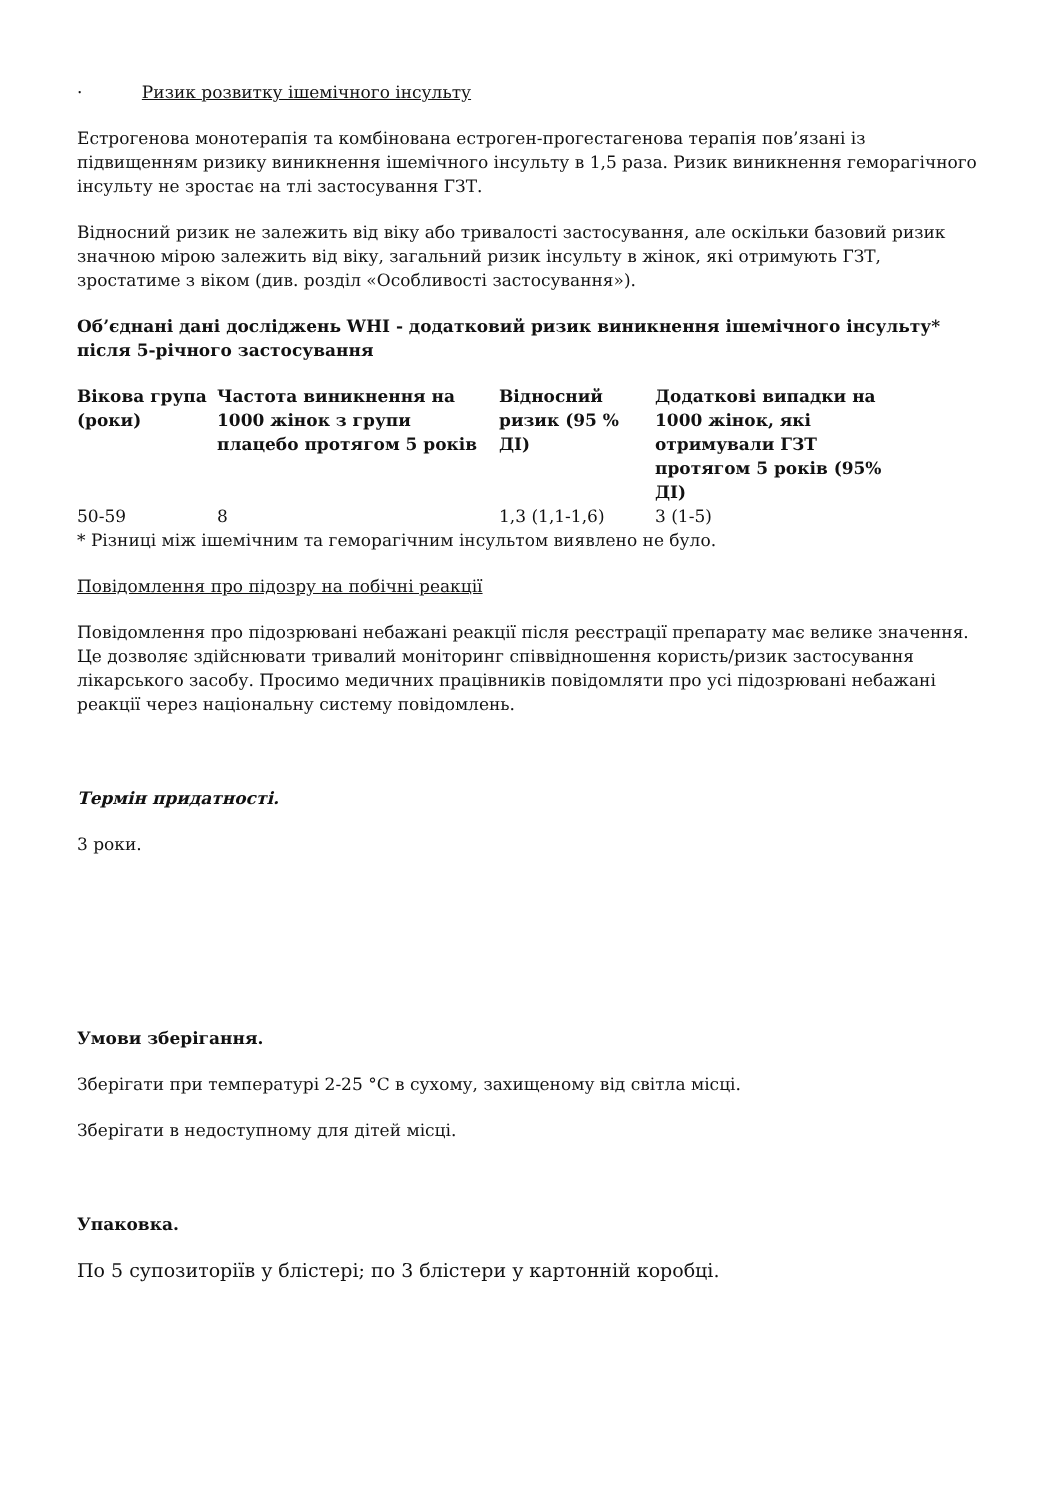· Ризик розвитку ішемічного інсульту
Естрогенова монотерапія та комбінована естроген-прогестагенова терапія пов’язані із підвищенням ризику виникнення ішемічного інсульту в 1,5 раза. Ризик виникнення геморагічного інсульту не зростає на тлі застосування ГЗТ.
Відносний ризик не залежить від віку або тривалості застосування, але оскільки базовий ризик значною мірою залежить від віку, загальний ризик інсульту в жінок, які отримують ГЗТ, зростатиме з віком (див. розділ «Особливості застосування»).
Об’єднані дані досліджень WHI - додатковий ризик виникнення ішемічного інсульту* після 5-річного застосування
| Вікова група (роки) | Частота виникнення на 1000 жінок з групи плацебо протягом 5 років | Відносний ризик (95 % ДІ) | Додаткові випадки на 1000 жінок, які отримували ГЗТ протягом 5 років (95% ДІ) |
| --- | --- | --- | --- |
| 50-59 | 8 | 1,3 (1,1-1,6) | 3 (1-5) |
* Різниці між ішемічним та геморагічним інсультом виявлено не було.
Повідомлення про підозру на побічні реакції
Повідомлення про підозрювані небажані реакції після реєстрації препарату має велике значення. Це дозволяє здійснювати тривалий моніторинг співвідношення користь/ризик застосування лікарського засобу. Просимо медичних працівників повідомляти про усі підозрювані небажані реакції через національну систему повідомлень.
Термін придатності.
3 роки.
Умови зберігання.
Зберігати при температурі 2-25 °С в сухому, захищеному від світла місці.
Зберігати в недоступному для дітей місці.
Упаковка.
По 5 супозиторіїв у блістері; по 3 блістери у картонній коробці.